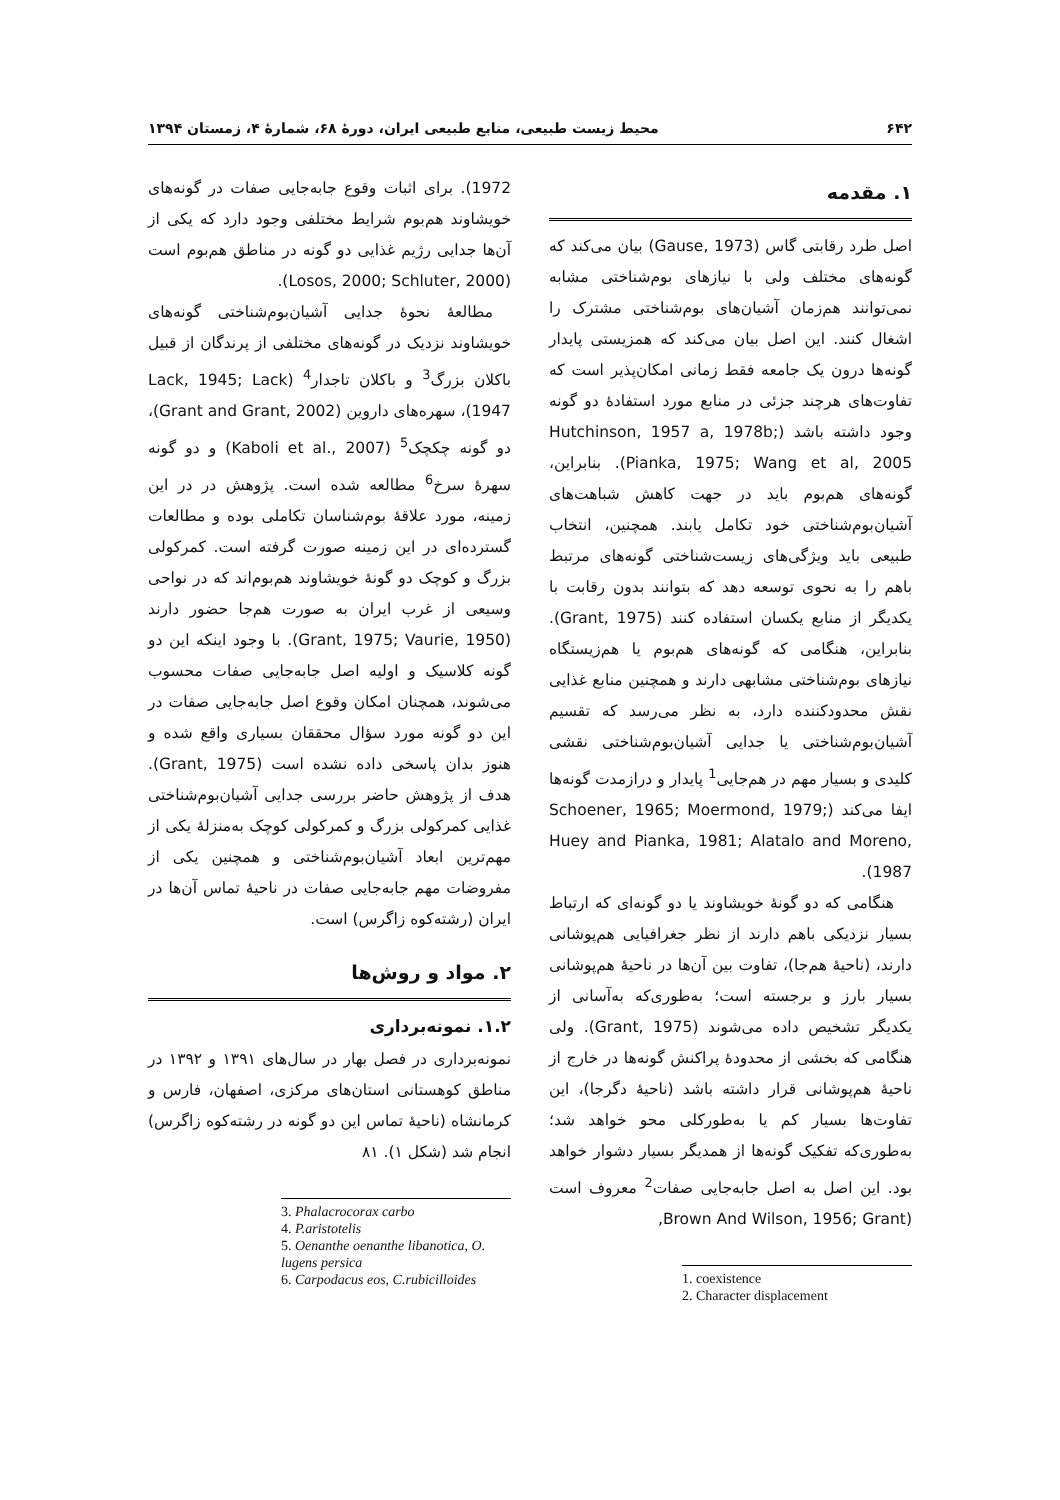۶۴۲ محیط زیست طبیعی، منابع طبیعی ایران، دورهٔ ۶۸، شمارهٔ ۴، زمستان ۱۳۹۴
۱. مقدمه
اصل طرد رقابتی گاس (Gause, 1973) بیان می‌کند که گونه‌های مختلف ولی با نیازهای بوم‌شناختی مشابه نمی‌توانند هم‌زمان آشیان‌های بوم‌شناختی مشترک را اشغال کنند. این اصل بیان می‌کند که همزیستی پایدار گونه‌ها درون یک جامعه فقط زمانی امکان‌پذیر است که تفاوت‌های هرچند جزئی در منابع مورد استفادهٔ دو گونه وجود داشته باشد (Hutchinson, 1957 a, 1978b; Pianka, 1975; Wang et al, 2005). بنابراین، گونه‌های هم‌بوم باید در جهت کاهش شباهت‌های آشیان‌بوم‌شناختی خود تکامل یابند. همچنین، انتخاب طبیعی باید ویژگی‌های زیست‌شناختی گونه‌های مرتبط باهم را به نحوی توسعه دهد که بتوانند بدون رقابت با یکدیگر از منابع یکسان استفاده کنند (Grant, 1975). بنابراین، هنگامی که گونه‌های هم‌بوم یا هم‌زیستگاه نیازهای بوم‌شناختی مشابهی دارند و همچنین منابع غذایی نقش محدودکننده دارد، به نظر می‌رسد که تقسیم آشیان‌بوم‌شناختی یا جدایی آشیان‌بوم‌شناختی نقشی کلیدی و بسیار مهم در هم‌جایی<sup>1</sup> پایدار و درازمدت گونه‌ها ایفا می‌کند (Schoener, 1965; Moermond, 1979; Huey and Pianka, 1981; Alatalo and Moreno, 1987).
هنگامی که دو گونهٔ خویشاوند یا دو گونه‌ای که ارتباط بسیار نزدیکی باهم دارند از نظر جغرافیایی هم‌پوشانی دارند، (ناحیهٔ هم‌جا)، تفاوت بین آن‌ها در ناحیهٔ هم‌پوشانی بسیار بارز و برجسته است؛ به‌طوری‌که به‌آسانی از یکدیگر تشخیص داده می‌شوند (Grant, 1975). ولی هنگامی که بخشی از محدودهٔ پراکنش گونه‌ها در خارج از ناحیهٔ هم‌پوشانی قرار داشته باشد (ناحیهٔ دگرجا)، این تفاوت‌ها بسیار کم یا به‌طورکلی محو خواهد شد؛ به‌طوری‌که تفکیک گونه‌ها از همدیگر بسیار دشوار خواهد بود. این اصل به اصل جابه‌جایی صفات<sup>2</sup> معروف است (Brown And Wilson, 1956; Grant,
1. coexistence
2. Character displacement
1972). برای اثبات وقوع جابه‌جایی صفات در گونه‌های خویشاوند هم‌بوم شرایط مختلفی وجود دارد که یکی از آن‌ها جدایی رژیم غذایی دو گونه در مناطق هم‌بوم است (Losos, 2000; Schluter, 2000).
مطالعهٔ نحوهٔ جدایی آشیان‌بوم‌شناختی گونه‌های خویشاوند نزدیک در گونه‌های مختلفی از پرندگان از قبیل باکلان بزرگ<sup>3</sup> و باکلان تاجدار<sup>4</sup> (Lack, 1945; Lack 1947)، سهره‌های داروین (Grant and Grant, 2002)، دو گونه چکچک<sup>5</sup> (Kaboli et al., 2007) و دو گونه سهرهٔ سرخ<sup>6</sup> مطالعه شده است. پژوهش در در این زمینه، مورد علاقهٔ بوم‌شناسان تکاملی بوده و مطالعات گسترده‌ای در این زمینه صورت گرفته است. کمرکولی بزرگ و کوچک دو گونهٔ خویشاوند هم‌بوم‌اند که در نواحی وسیعی از غرب ایران به صورت هم‌جا حضور دارند (Grant, 1975; Vaurie, 1950). با وجود اینکه این دو گونه کلاسیک و اولیه اصل جابه‌جایی صفات محسوب می‌شوند، همچنان امکان وقوع اصل جابه‌جایی صفات در این دو گونه مورد سؤال محققان بسیاری واقع شده و هنوز بدان پاسخی داده نشده است (Grant, 1975). هدف از پژوهش حاضر بررسی جدایی آشیان‌بوم‌شناختی غذایی کمرکولی بزرگ و کمرکولی کوچک به‌منزلهٔ یکی از مهم‌ترین ابعاد آشیان‌بوم‌شناختی و همچنین یکی از مفروضات مهم جابه‌جایی صفات در ناحیهٔ تماس آن‌ها در ایران (رشته‌کوه زاگرس) است.
۲. مواد و روش‌ها
۱.۲. نمونه‌برداری
نمونه‌برداری در فصل بهار در سال‌های ۱۳۹۱ و ۱۳۹۲ در مناطق کوهستانی استان‌های مرکزی، اصفهان، فارس و کرمانشاه (ناحیهٔ تماس این دو گونه در رشته‌کوه زاگرس) انجام شد (شکل ۱). ۸۱
3. Phalacrocorax carbo
4. P.aristotelis
5. Oenanthe oenanthe libanotica, O. lugens persica
6. Carpodacus eos, C.rubicilloides